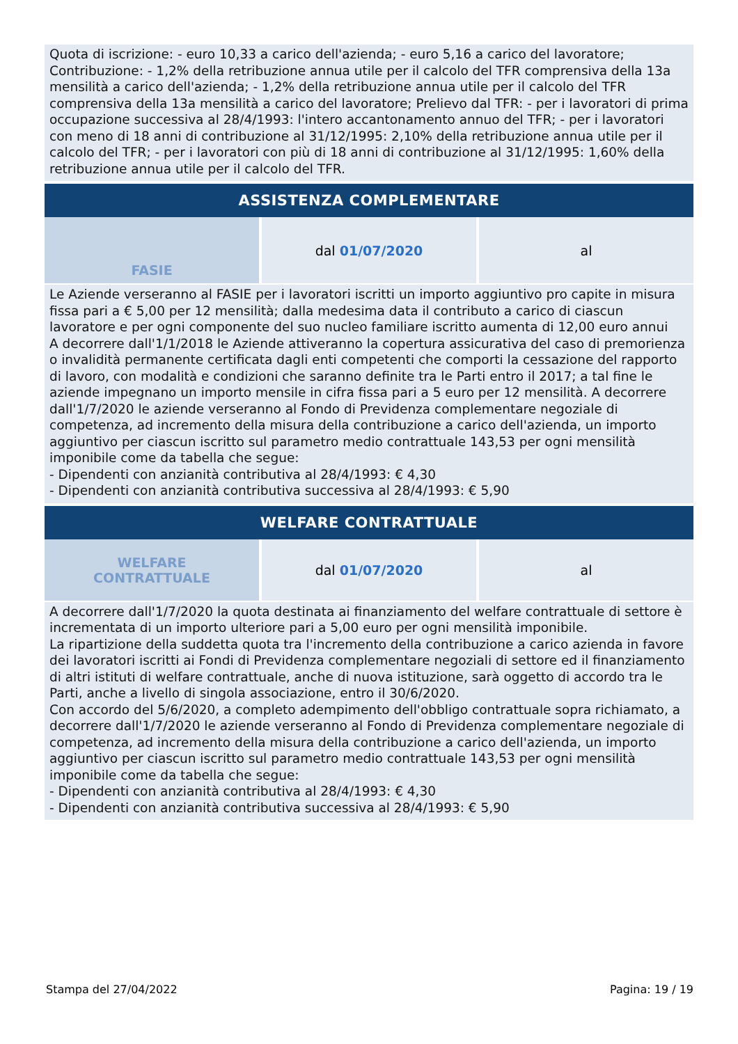Quota di iscrizione: - euro 10,33 a carico dell'azienda; - euro 5,16 a carico del lavoratore; Contribuzione: - 1,2% della retribuzione annua utile per il calcolo del TFR comprensiva della 13a mensilità a carico dell'azienda; - 1,2% della retribuzione annua utile per il calcolo del TFR comprensiva della 13a mensilità a carico del lavoratore; Prelievo dal TFR: - per i lavoratori di prima occupazione successiva al 28/4/1993: l'intero accantonamento annuo del TFR; - per i lavoratori con meno di 18 anni di contribuzione al 31/12/1995: 2,10% della retribuzione annua utile per il calcolo del TFR; - per i lavoratori con più di 18 anni di contribuzione al 31/12/1995: 1,60% della retribuzione annua utile per il calcolo del TFR.
ASSISTENZA COMPLEMENTARE
| FASIE | dal 01/07/2020 | al |
Le Aziende verseranno al FASIE per i lavoratori iscritti un importo aggiuntivo pro capite in misura fissa pari a € 5,00 per 12 mensilità; dalla medesima data il contributo a carico di ciascun lavoratore e per ogni componente del suo nucleo familiare iscritto aumenta di 12,00 euro annui
A decorrere dall'1/1/2018 le Aziende attiveranno la copertura assicurativa del caso di premorienza o invalidità permanente certificata dagli enti competenti che comporti la cessazione del rapporto di lavoro, con modalità e condizioni che saranno definite tra le Parti entro il 2017; a tal fine le aziende impegnano un importo mensile in cifra fissa pari a 5 euro per 12 mensilità. A decorrere dall'1/7/2020 le aziende verseranno al Fondo di Previdenza complementare negoziale di competenza, ad incremento della misura della contribuzione a carico dell'azienda, un importo aggiuntivo per ciascun iscritto sul parametro medio contrattuale 143,53 per ogni mensilità imponibile come da tabella che segue:
- Dipendenti con anzianità contributiva al 28/4/1993: € 4,30
- Dipendenti con anzianità contributiva successiva al 28/4/1993: € 5,90
WELFARE CONTRATTUALE
| WELFARE CONTRATTUALE | dal 01/07/2020 | al |
A decorrere dall'1/7/2020 la quota destinata ai finanziamento del welfare contrattuale di settore è incrementata di un importo ulteriore pari a 5,00 euro per ogni mensilità imponibile.
La ripartizione della suddetta quota tra l'incremento della contribuzione a carico azienda in favore dei lavoratori iscritti ai Fondi di Previdenza complementare negoziali di settore ed il finanziamento di altri istituti di welfare contrattuale, anche di nuova istituzione, sarà oggetto di accordo tra le Parti, anche a livello di singola associazione, entro il 30/6/2020.
Con accordo del 5/6/2020, a completo adempimento dell'obbligo contrattuale sopra richiamato, a decorrere dall'1/7/2020 le aziende verseranno al Fondo di Previdenza complementare negoziale di competenza, ad incremento della misura della contribuzione a carico dell'azienda, un importo aggiuntivo per ciascun iscritto sul parametro medio contrattuale 143,53 per ogni mensilità imponibile come da tabella che segue:
- Dipendenti con anzianità contributiva al 28/4/1993: € 4,30
- Dipendenti con anzianità contributiva successiva al 28/4/1993: € 5,90
Stampa del 27/04/2022 Pagina: 19 / 19